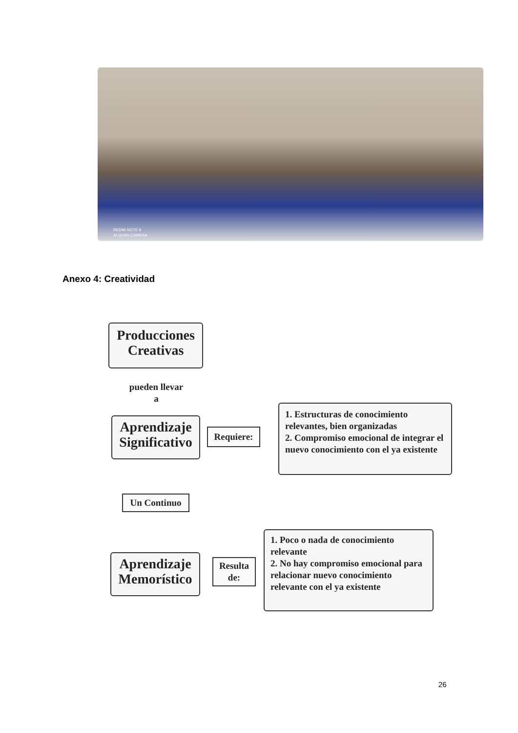REDMI NOTE 9
AI QUAD CAMERA
Anexo 4: Creatividad
Producciones
Creativas
pueden llevar
a
Aprendizaje
Significativo
Requiere:
1. Estructuras de conocimiento relevantes, bien organizadas
2. Compromiso emocional de integrar el nuevo conocimiento con el ya existente
Un Continuo
Aprendizaje
Memorístico
Resulta
de:
1. Poco o nada de conocimiento relevante
2. No hay compromiso emocional para relacionar nuevo conocimiento relevante con el ya existente
26